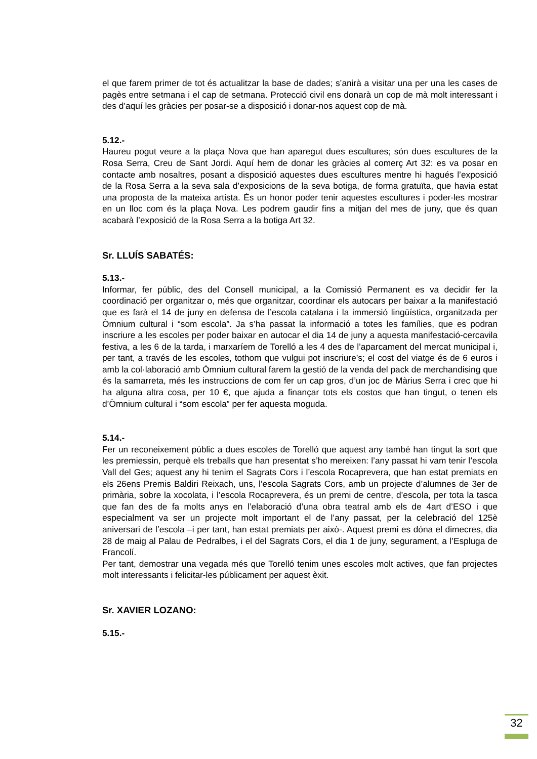el que farem primer de tot és actualitzar la base de dades; s’anirà a visitar una per una les cases de pagès entre setmana i el cap de setmana. Protecció civil ens donarà un cop de mà molt interessant i des d’aquí les gràcies per posar-se a disposició i donar-nos aquest cop de mà.
5.12.-
Haureu pogut veure a la plaça Nova que han aparegut dues escultures; són dues escultures de la Rosa Serra, Creu de Sant Jordi. Aquí hem de donar les gràcies al comerç Art 32: es va posar en contacte amb nosaltres, posant a disposició aquestes dues escultures mentre hi hagués l’exposició de la Rosa Serra a la seva sala d’exposicions de la seva botiga, de forma gratuïta, que havia estat una proposta de la mateixa artista. És un honor poder tenir aquestes escultures i poder-les mostrar en un lloc com és la plaça Nova. Les podrem gaudir fins a mitjan del mes de juny, que és quan acabarà l’exposició de la Rosa Serra a la botiga Art 32.
Sr. LLUÍS SABATÉS:
5.13.-
Informar, fer públic, des del Consell municipal, a la Comissió Permanent es va decidir fer la coordinació per organitzar o, més que organitzar, coordinar els autocars per baixar a la manifestació que es farà el 14 de juny en defensa de l’escola catalana i la immersió lingüística, organitzada per Òmnium cultural i “som escola”. Ja s’ha passat la informació a totes les famílies, que es podran inscriure a les escoles per poder baixar en autocar el dia 14 de juny a aquesta manifestació-cercavila festiva, a les 6 de la tarda, i marxaríem de Torelló a les 4 des de l’aparcament del mercat municipal i, per tant, a través de les escoles, tothom que vulgui pot inscriure’s; el cost del viatge és de 6 euros i amb la col·laboració amb Òmnium cultural farem la gestió de la venda del pack de merchandising que és la samarreta, més les instruccions de com fer un cap gros, d’un joc de Màrius Serra i crec que hi ha alguna altra cosa, per 10 €, que ajuda a finançar tots els costos que han tingut, o tenen els d’Òmnium cultural i “som escola” per fer aquesta moguda.
5.14.-
Fer un reconeixement públic a dues escoles de Torelló que aquest any també han tingut la sort que les premiessin, perquè els treballs que han presentat s’ho mereixen: l’any passat hi vam tenir l’escola Vall del Ges; aquest any hi tenim el Sagrats Cors i l’escola Rocaprevera, que han estat premiats en els 26ens Premis Baldiri Reixach, uns, l’escola Sagrats Cors, amb un projecte d’alumnes de 3er de primària, sobre la xocolata, i l’escola Rocaprevera, és un premi de centre, d’escola, per tota la tasca que fan des de fa molts anys en l’elaboració d’una obra teatral amb els de 4art d’ESO i que especialment va ser un projecte molt important el de l’any passat, per la celebració del 125è aniversari de l’escola –i per tant, han estat premiats per això-. Aquest premi es dóna el dimecres, dia 28 de maig al Palau de Pedralbes, i el del Sagrats Cors, el dia 1 de juny, segurament, a l’Espluga de Francolí.
Per tant, demostrar una vegada més que Torelló tenim unes escoles molt actives, que fan projectes molt interessants i felicitar-les públicament per aquest èxit.
Sr. XAVIER LOZANO:
5.15.-
32